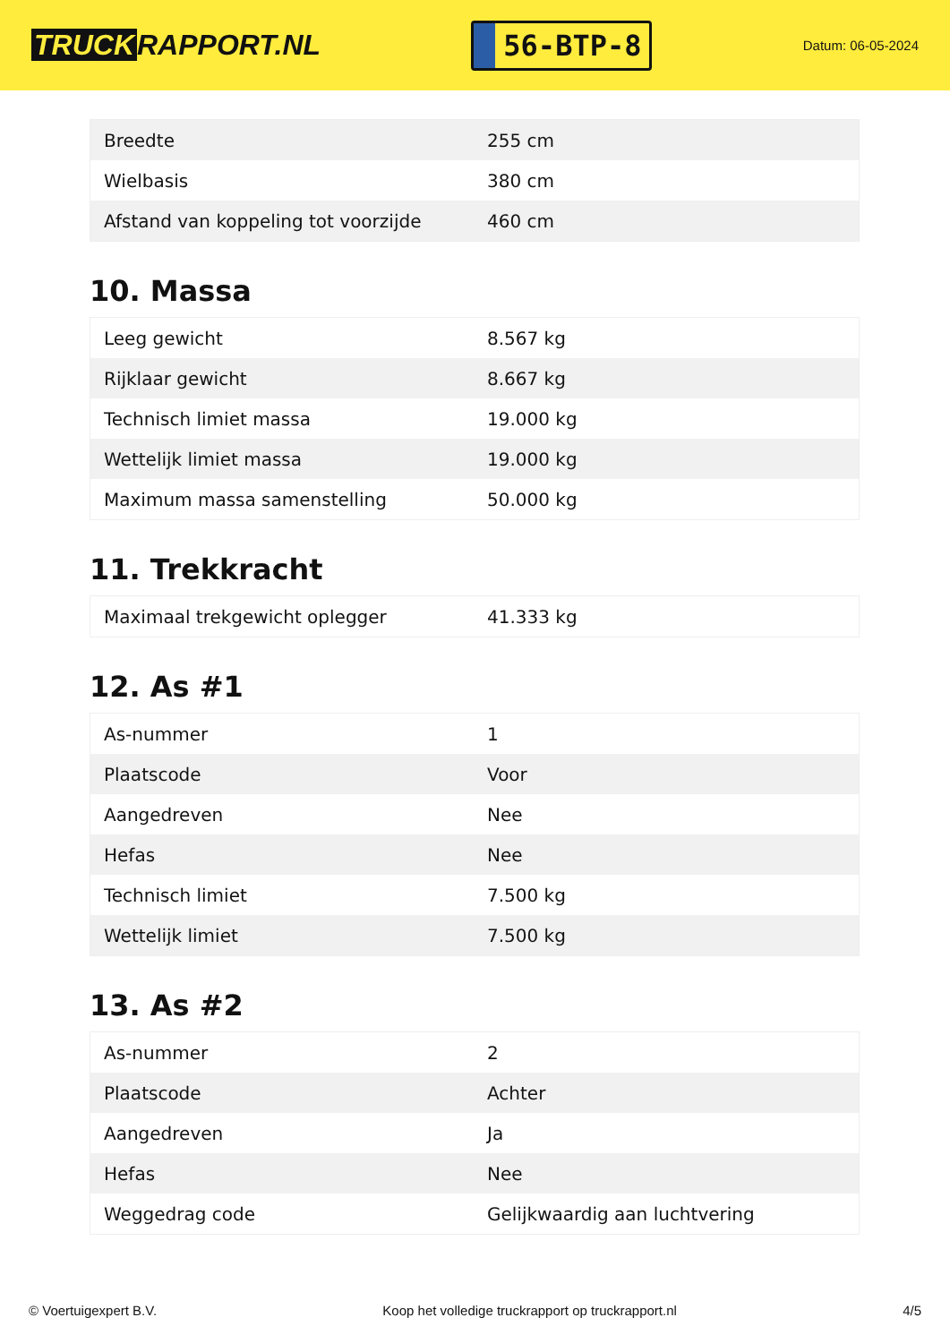TRUCK RAPPORT.NL
56-BTP-8
Datum: 06-05-2024
| Breedte | 255 cm |
| Wielbasis | 380 cm |
| Afstand van koppeling tot voorzijde | 460 cm |
10. Massa
| Leeg gewicht | 8.567 kg |
| Rijklaar gewicht | 8.667 kg |
| Technisch limiet massa | 19.000 kg |
| Wettelijk limiet massa | 19.000 kg |
| Maximum massa samenstelling | 50.000 kg |
11. Trekkracht
| Maximaal trekgewicht oplegger | 41.333 kg |
12. As #1
| As-nummer | 1 |
| Plaatscode | Voor |
| Aangedreven | Nee |
| Hefas | Nee |
| Technisch limiet | 7.500 kg |
| Wettelijk limiet | 7.500 kg |
13. As #2
| As-nummer | 2 |
| Plaatscode | Achter |
| Aangedreven | Ja |
| Hefas | Nee |
| Weggedrag code | Gelijkwaardig aan luchtvering |
© Voertuigexpert B.V. Koop het volledige truckrapport op truckrapport.nl 4/5